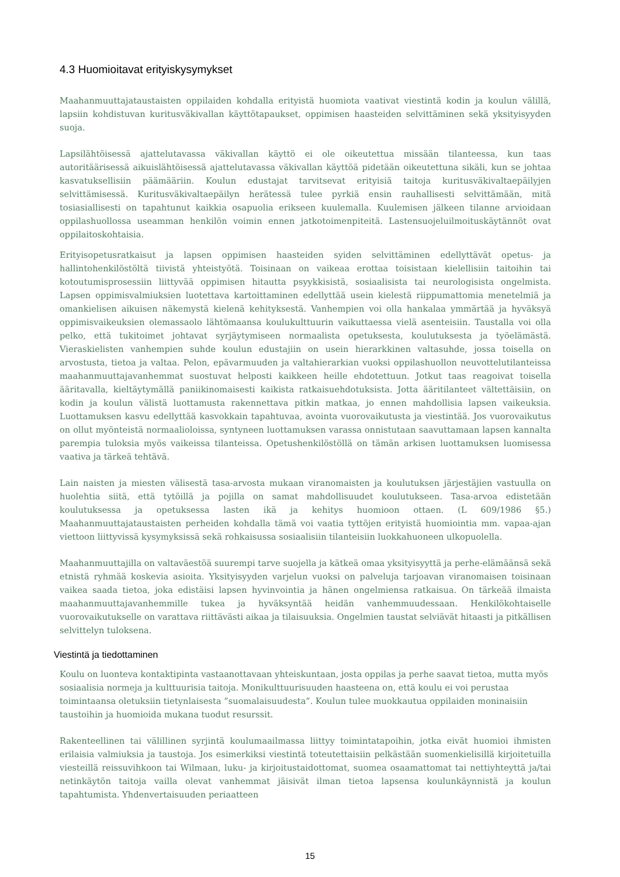4.3 Huomioitavat erityiskysymykset
Maahanmuuttajataustaisten oppilaiden kohdalla erityistä huomiota vaativat viestintä kodin ja koulun välillä, lapsiin kohdistuvan kuritusväkivallan käyttötapaukset, oppimisen haasteiden selvittäminen sekä yksityisyyden suoja.
Lapsilähtöisessä ajattelutavassa väkivallan käyttö ei ole oikeutettua missään tilanteessa, kun taas autoritäärisessä aikuislähtöisessä ajattelutavassa väkivallan käyttöä pidetään oikeutettuna sikäli, kun se johtaa kasvatuksellisiin päämääriin. Koulun edustajat tarvitsevat erityisiä taitoja kuritusväkivaltaepäilyjen selvittämisessä. Kuritusväkivaltaepäilyn herätessä tulee pyrkiä ensin rauhallisesti selvittämään, mitä tosiasiallisesti on tapahtunut kaikkia osapuolia erikseen kuulemalla. Kuulemisen jälkeen tilanne arvioidaan oppilashuollossa useamman henkilön voimin ennen jatkotoimenpiteitä. Lastensuojeluilmoituskäytännöt ovat oppilaitoskohtaisia.
Erityisopetusratkaisut ja lapsen oppimisen haasteiden syiden selvittäminen edellyttävät opetus- ja hallintohenkilöstöltä tiivistä yhteistyötä. Toisinaan on vaikeaa erottaa toisistaan kielellisiin taitoihin tai kotoutumisprosessiin liittyvää oppimisen hitautta psyykkisistä, sosiaalisista tai neurologisista ongelmista. Lapsen oppimisvalmiuksien luotettava kartoittaminen edellyttää usein kielestä riippumattomia menetelmiä ja omankielisen aikuisen näkemystä kielenä kehityksestä. Vanhempien voi olla hankalaa ymmärtää ja hyväksyä oppimisvaikeuksien olemassaolo lähtömaansa koulukulttuurin vaikuttaessa vielä asenteisiin. Taustalla voi olla pelko, että tukitoimet johtavat syrjäytymiseen normaalista opetuksesta, koulutuksesta ja työelämästä. Vieraskielisten vanhempien suhde koulun edustajiin on usein hierarkkinen valtasuhde, jossa toisella on arvostusta, tietoa ja valtaa. Pelon, epävarmuuden ja valtahierarkian vuoksi oppilashuollon neuvottelutilanteissa maahanmuuttajavanhemmat suostuvat helposti kaikkeen heille ehdotettuun. Jotkut taas reagoivat toisella ääritavalla, kieltäytymällä paniikinomaisesti kaikista ratkaisuehdotuksista. Jotta ääritilanteet vältettäisiin, on kodin ja koulun välistä luottamusta rakennettava pitkin matkaa, jo ennen mahdollisia lapsen vaikeuksia. Luottamuksen kasvu edellyttää kasvokkain tapahtuvaa, avointa vuorovaikutusta ja viestintää. Jos vuorovaikutus on ollut myönteistä normaalioloissa, syntyneen luottamuksen varassa onnistutaan saavuttamaan lapsen kannalta parempia tuloksia myös vaikeissa tilanteissa. Opetushenkilöstöllä on tämän arkisen luottamuksen luomisessa vaativa ja tärkeä tehtävä.
Lain naisten ja miesten välisestä tasa-arvosta mukaan viranomaisten ja koulutuksen järjestäjien vastuulla on huolehtia siitä, että tytöillä ja pojilla on samat mahdollisuudet koulutukseen. Tasa-arvoa edistetään koulutuksessa ja opetuksessa lasten ikä ja kehitys huomioon ottaen. (L 609/1986 §5.) Maahanmuuttajataustaisten perheiden kohdalla tämä voi vaatia tyttöjen erityistä huomiointia mm. vapaa-ajan viettoon liittyvissä kysymyksissä sekä rohkaisussa sosiaalisiin tilanteisiin luokkahuoneen ulkopuolella.
Maahanmuuttajilla on valtaväestöä suurempi tarve suojella ja kätkeä omaa yksityisyyttä ja perhe-elämäänsä sekä etnistä ryhmää koskevia asioita. Yksityisyyden varjelun vuoksi on palveluja tarjoavan viranomaisen toisinaan vaikea saada tietoa, joka edistäisi lapsen hyvinvointia ja hänen ongelmiensa ratkaisua. On tärkeää ilmaista maahanmuuttajavanhemmille tukea ja hyväksyntää heidän vanhemmuudessaan. Henkilökohtaiselle vuorovaikutukselle on varattava riittävästi aikaa ja tilaisuuksia. Ongelmien taustat selviävät hitaasti ja pitkällisen selvittelyn tuloksena.
Viestintä ja tiedottaminen
Koulu on luonteva kontaktipinta vastaanottavaan yhteiskuntaan, josta oppilas ja perhe saavat tietoa, mutta myös sosiaalisia normeja ja kulttuurisia taitoja. Monikulttuurisuuden haasteena on, että koulu ei voi perustaa toimintaansa oletuksiin tietynlaisesta ”suomalaisuudesta”. Koulun tulee muokkautua oppilaiden moninaisiin taustoihin ja huomioida mukana tuodut resurssit.
Rakenteellinen tai välillinen syrjintä koulumaailmassa liittyy toimintatapoihin, jotka eivät huomioi ihmisten erilaisia valmiuksia ja taustoja. Jos esimerkiksi viestintä toteutettaisiin pelkästään suomenkielisillä kirjoitetuilla viesteillä reissuvihkoon tai Wilmaan, luku- ja kirjoitustaidottomat, suomea osaamattomat tai nettiyhteyttä ja/tai netinkäytön taitoja vailla olevat vanhemmat jäisivät ilman tietoa lapsensa koulunkäynnistä ja koulun tapahtumista. Yhdenvertaisuuden periaatteen
15